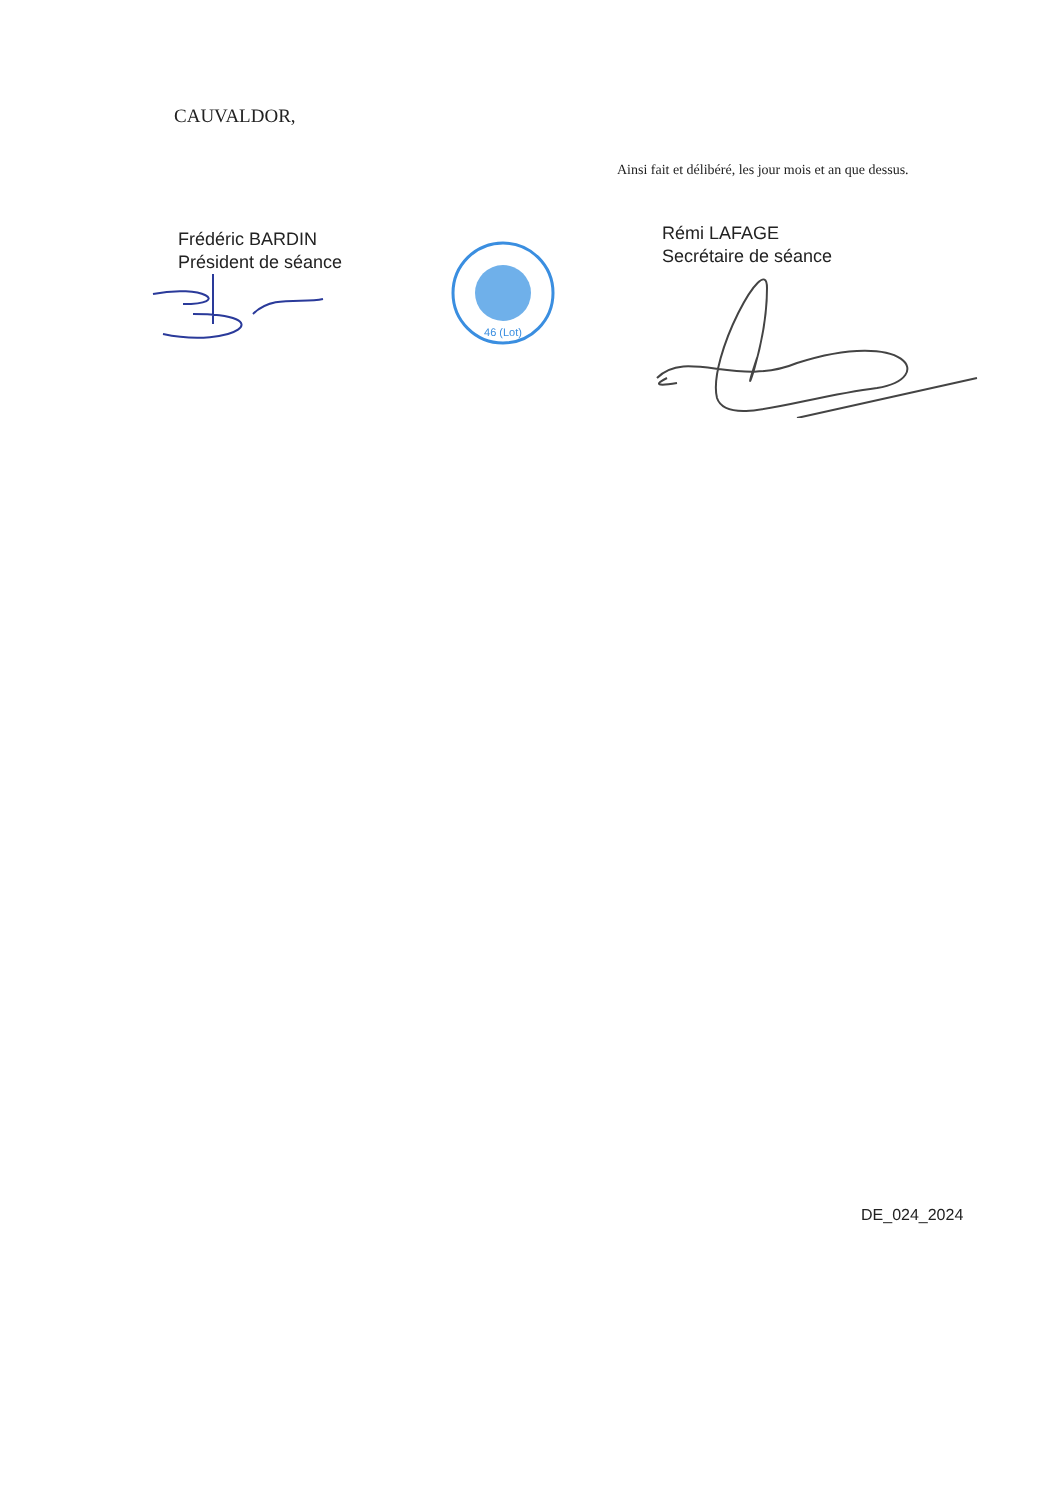CAUVALDOR,
Ainsi fait et délibéré, les jour mois et an que dessus.
Frédéric BARDIN
Président de séance
46 (Lot)
Rémi LAFAGE
Secrétaire de séance
DE_024_2024